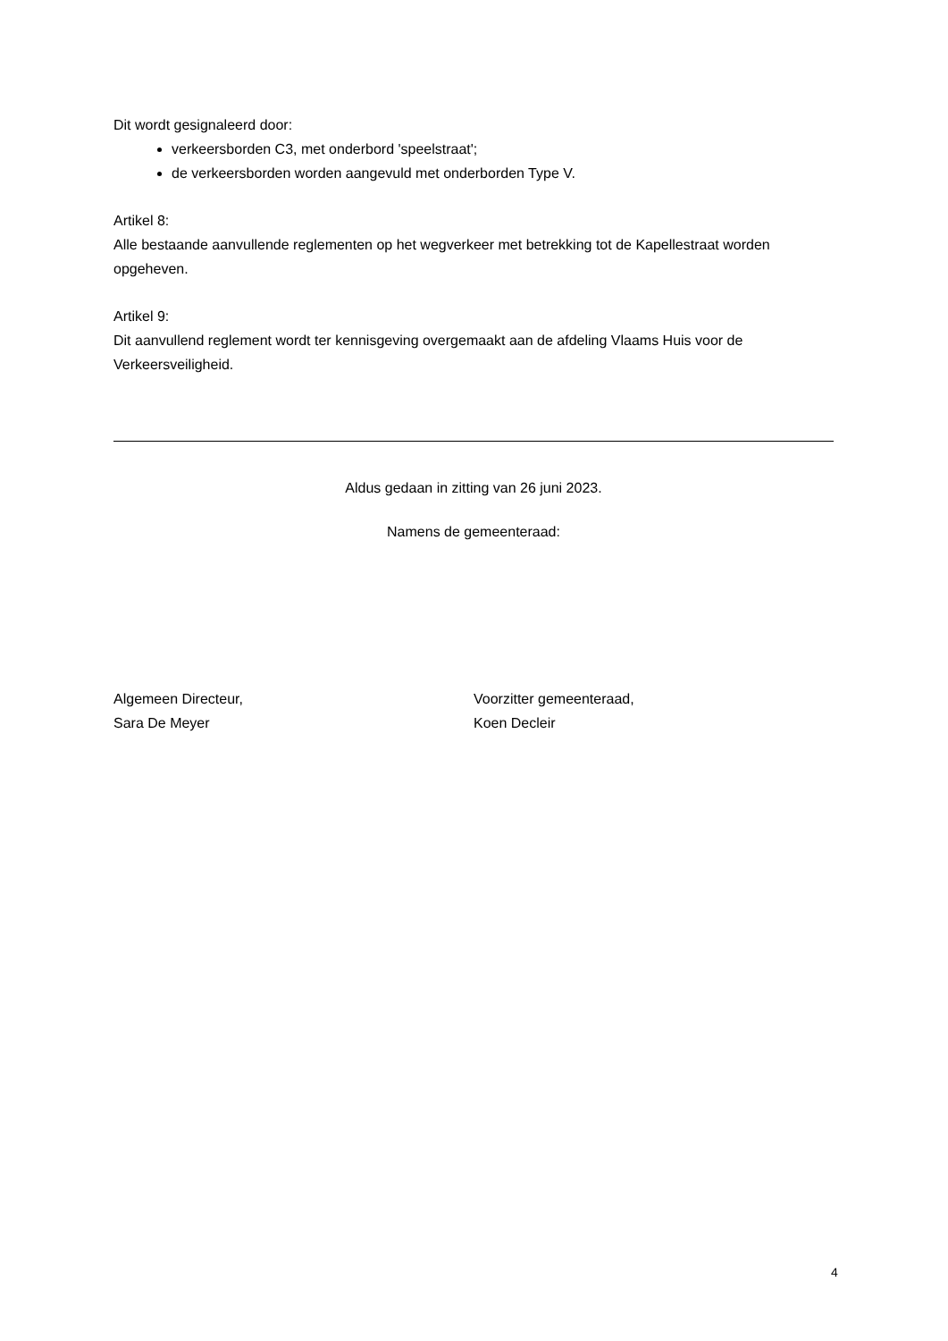Dit wordt gesignaleerd door:
verkeersborden C3, met onderbord 'speelstraat';
de verkeersborden worden aangevuld met onderborden Type V.
Artikel 8:
Alle bestaande aanvullende reglementen op het wegverkeer met betrekking tot de Kapellestraat worden opgeheven.
Artikel 9:
Dit aanvullend reglement wordt ter kennisgeving overgemaakt aan de afdeling Vlaams Huis voor de Verkeersveiligheid.
Aldus gedaan in zitting van 26 juni 2023.
Namens de gemeenteraad:
Algemeen Directeur,
Sara De Meyer
Voorzitter gemeenteraad,
Koen Decleir
4